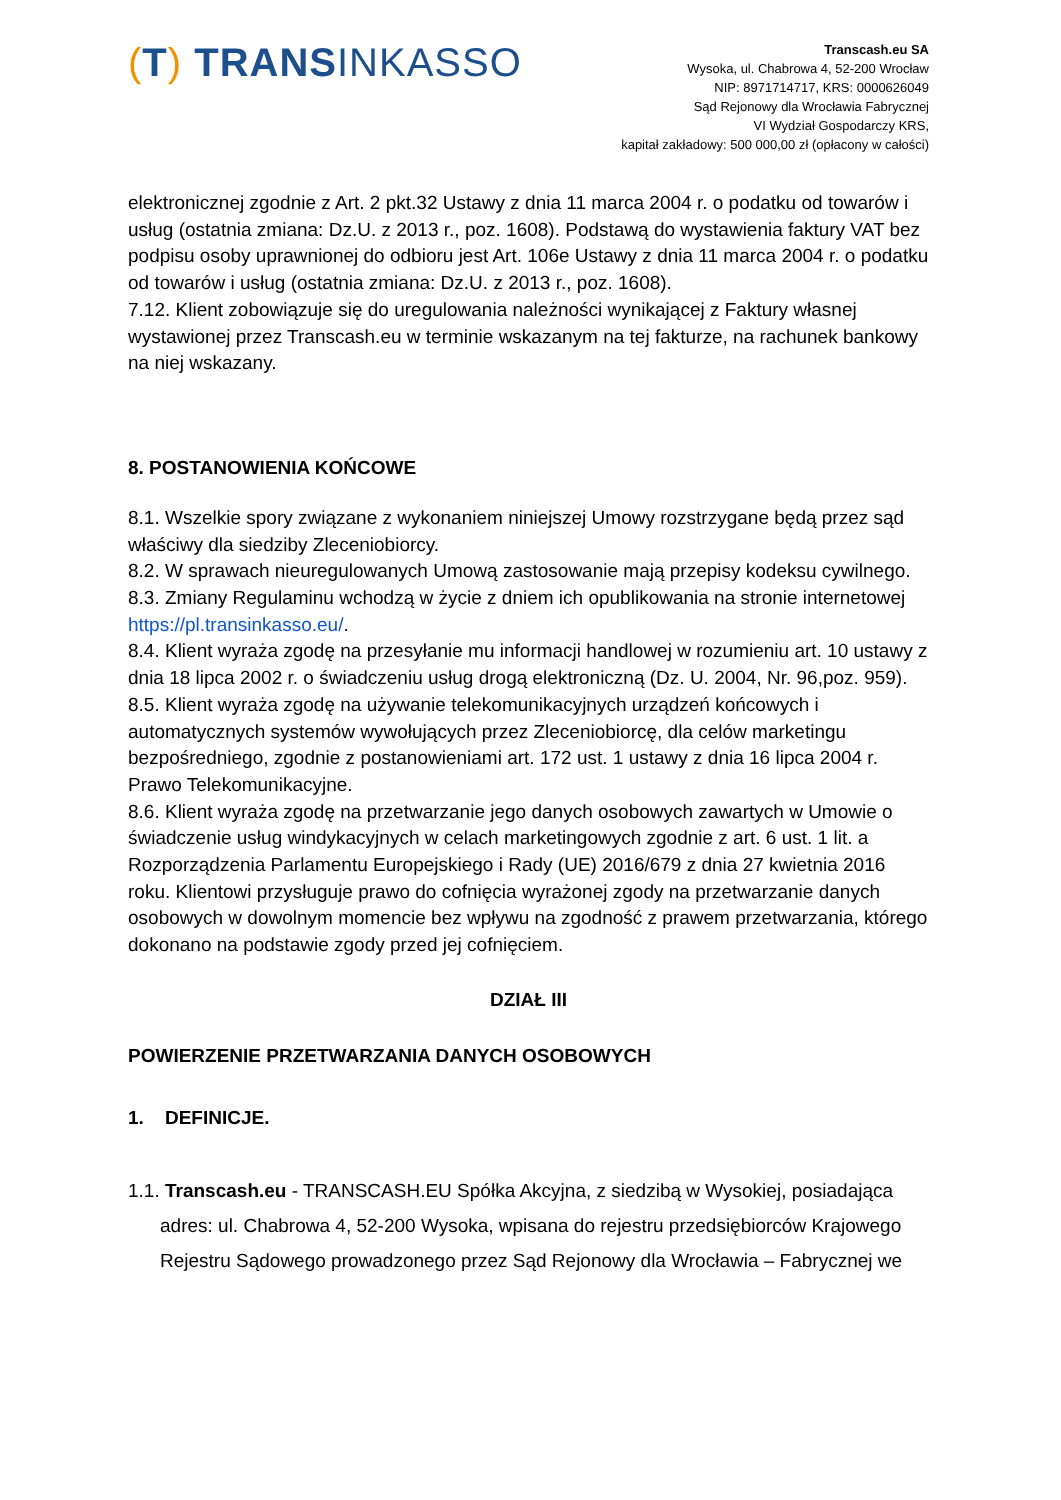(T) TRANSINKASSO
Transcash.eu SA
Wysoka, ul. Chabrowa 4, 52-200 Wrocław
NIP: 8971714717, KRS: 0000626049
Sąd Rejonowy dla Wrocławia Fabrycznej
VI Wydział Gospodarczy KRS,
kapitał zakładowy: 500 000,00 zł (opłacony w całości)
elektronicznej zgodnie z Art. 2 pkt.32 Ustawy z dnia 11 marca 2004 r. o podatku od towarów i usług (ostatnia zmiana: Dz.U. z 2013 r., poz. 1608). Podstawą do wystawienia faktury VAT bez podpisu osoby uprawnionej do odbioru jest Art. 106e Ustawy z dnia 11 marca 2004 r. o podatku od towarów i usług (ostatnia zmiana: Dz.U. z 2013 r., poz. 1608).
7.12. Klient zobowiązuje się do uregulowania należności wynikającej z Faktury własnej wystawionej przez Transcash.eu w terminie wskazanym na tej fakturze, na rachunek bankowy na niej wskazany.
8. POSTANOWIENIA KOŃCOWE
8.1. Wszelkie spory związane z wykonaniem niniejszej Umowy rozstrzygane będą przez sąd właściwy dla siedziby Zleceniobiorcy.
8.2. W sprawach nieuregulowanych Umową zastosowanie mają przepisy kodeksu cywilnego.
8.3. Zmiany Regulaminu wchodzą w życie z dniem ich opublikowania na stronie internetowej https://pl.transinkasso.eu/.
8.4. Klient wyraża zgodę na przesyłanie mu informacji handlowej w rozumieniu art. 10 ustawy z dnia 18 lipca 2002 r. o świadczeniu usług drogą elektroniczną (Dz. U. 2004, Nr. 96,poz. 959).
8.5. Klient wyraża zgodę na używanie telekomunikacyjnych urządzeń końcowych i automatycznych systemów wywołujących przez Zleceniobiorcę, dla celów marketingu bezpośredniego, zgodnie z postanowieniami art. 172 ust. 1 ustawy z dnia 16 lipca 2004 r. Prawo Telekomunikacyjne.
8.6. Klient wyraża zgodę na przetwarzanie jego danych osobowych zawartych w Umowie o świadczenie usług windykacyjnych w celach marketingowych zgodnie z art. 6 ust. 1 lit. a Rozporządzenia Parlamentu Europejskiego i Rady (UE) 2016/679 z dnia 27 kwietnia 2016 roku. Klientowi przysługuje prawo do cofnięcia wyrażonej zgody na przetwarzanie danych osobowych w dowolnym momencie bez wpływu na zgodność z prawem przetwarzania, którego dokonano na podstawie zgody przed jej cofnięciem.
DZIAŁ III
POWIERZENIE PRZETWARZANIA DANYCH OSOBOWYCH
1. DEFINICJE.
1.1. Transcash.eu - TRANSCASH.EU Spółka Akcyjna, z siedzibą w Wysokiej, posiadająca adres: ul. Chabrowa 4, 52-200 Wysoka, wpisana do rejestru przedsiębiorców Krajowego Rejestru Sądowego prowadzonego przez Sąd Rejonowy dla Wrocławia – Fabrycznej we